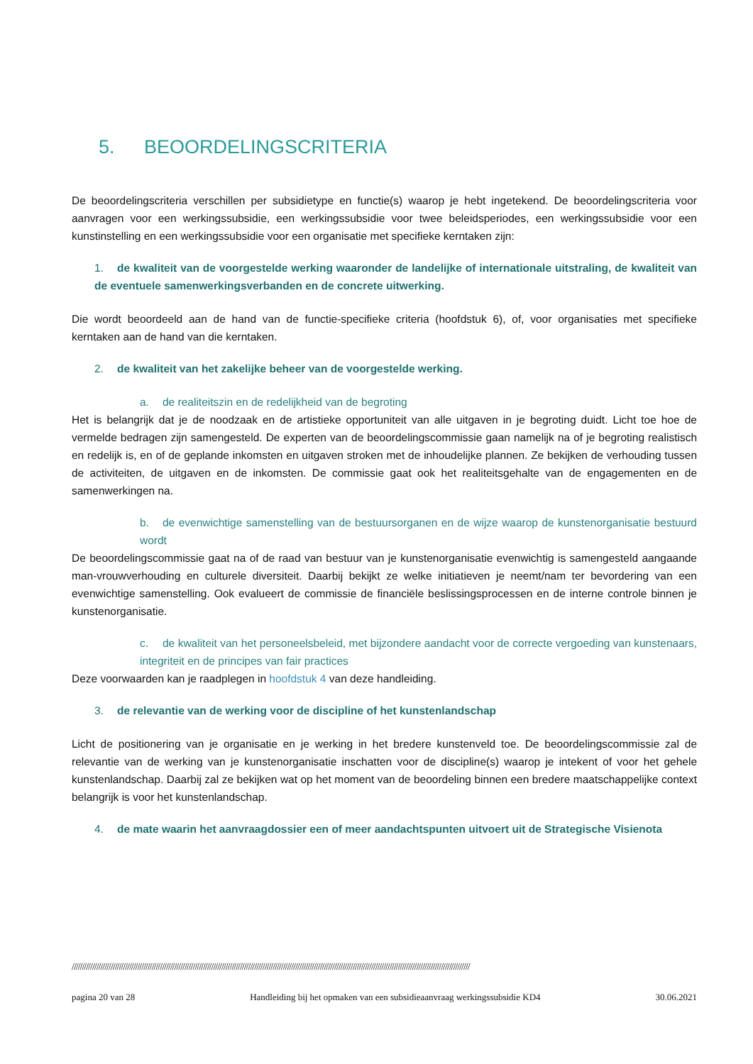5. BEOORDELINGSCRITERIA
De beoordelingscriteria verschillen per subsidietype en functie(s) waarop je hebt ingetekend. De beoordelingscriteria voor aanvragen voor een werkingssubsidie, een werkingssubsidie voor twee beleidsperiodes, een werkingssubsidie voor een kunstinstelling en een werkingssubsidie voor een organisatie met specifieke kerntaken zijn:
1. de kwaliteit van de voorgestelde werking waaronder de landelijke of internationale uitstraling, de kwaliteit van de eventuele samenwerkingsverbanden en de concrete uitwerking.
Die wordt beoordeeld aan de hand van de functie-specifieke criteria (hoofdstuk 6), of, voor organisaties met specifieke kerntaken aan de hand van die kerntaken.
2. de kwaliteit van het zakelijke beheer van de voorgestelde werking.
a. de realiteitszin en de redelijkheid van de begroting
Het is belangrijk dat je de noodzaak en de artistieke opportuniteit van alle uitgaven in je begroting duidt. Licht toe hoe de vermelde bedragen zijn samengesteld. De experten van de beoordelingscommissie gaan namelijk na of je begroting realistisch en redelijk is, en of de geplande inkomsten en uitgaven stroken met de inhoudelijke plannen. Ze bekijken de verhouding tussen de activiteiten, de uitgaven en de inkomsten. De commissie gaat ook het realiteitsgehalte van de engagementen en de samenwerkingen na.
b. de evenwichtige samenstelling van de bestuursorganen en de wijze waarop de kunstenorganisatie bestuurd wordt
De beoordelingscommissie gaat na of de raad van bestuur van je kunstenorganisatie evenwichtig is samengesteld aangaande man-vrouwverhouding en culturele diversiteit. Daarbij bekijkt ze welke initiatieven je neemt/nam ter bevordering van een evenwichtige samenstelling. Ook evalueert de commissie de financiële beslissingsprocessen en de interne controle binnen je kunstenorganisatie.
c. de kwaliteit van het personeelsbeleid, met bijzondere aandacht voor de correcte vergoeding van kunstenaars, integriteit en de principes van fair practices
Deze voorwaarden kan je raadplegen in hoofdstuk 4 van deze handleiding.
3. de relevantie van de werking voor de discipline of het kunstenlandschap
Licht de positionering van je organisatie en je werking in het bredere kunstenveld toe. De beoordelingscommissie zal de relevantie van de werking van je kunstenorganisatie inschatten voor de discipline(s) waarop je intekent of voor het gehele kunstenlandschap. Daarbij zal ze bekijken wat op het moment van de beoordeling binnen een bredere maatschappelijke context belangrijk is voor het kunstenlandschap.
4. de mate waarin het aanvraagdossier een of meer aandachtspunten uitvoert uit de Strategische Visienota
//////////////////////////////////////////////////////////////////////////////////////////////////////////////////////////////////////////////////////////////////////////////////////////////////
pagina 20 van 28 Handleiding bij het opmaken van een subsidieaanvraag werkingssubsidie KD4 30.06.2021